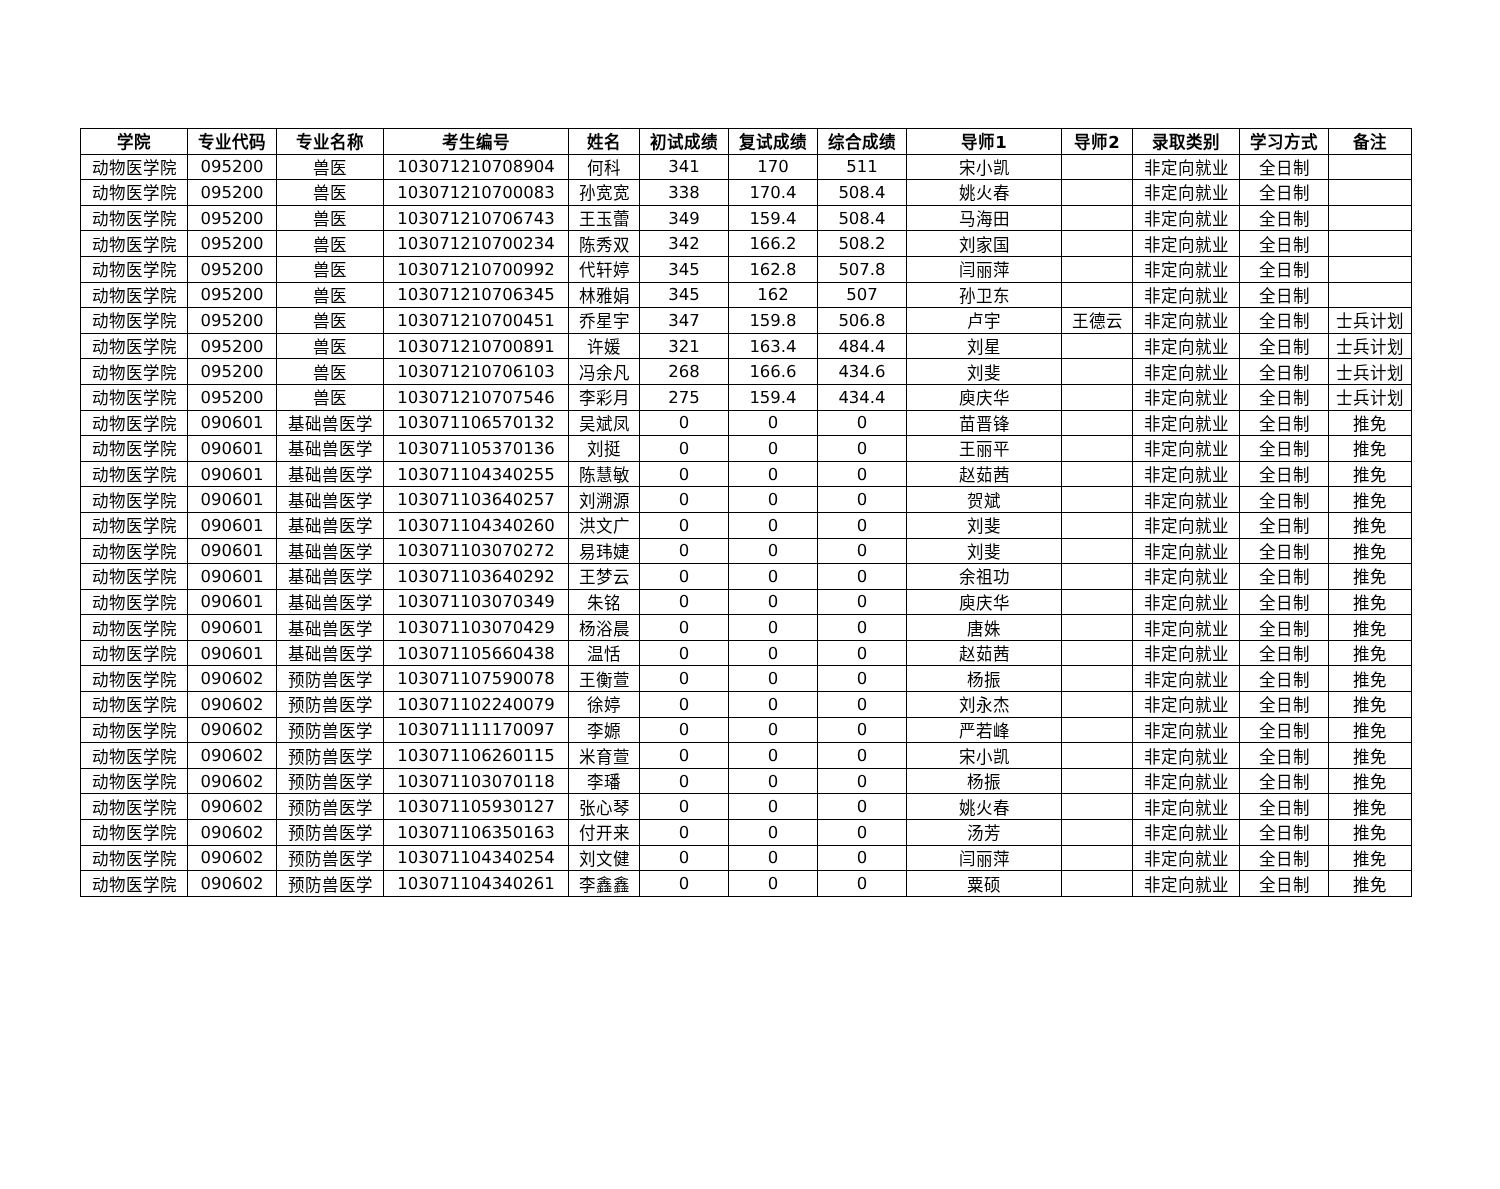| 学院 | 专业代码 | 专业名称 | 考生编号 | 姓名 | 初试成绩 | 复试成绩 | 综合成绩 | 导师1 | 导师2 | 录取类别 | 学习方式 | 备注 |
| --- | --- | --- | --- | --- | --- | --- | --- | --- | --- | --- | --- | --- |
| 动物医学院 | 095200 | 兽医 | 103071210708904 | 何科 | 341 | 170 | 511 | 宋小凯 | | 非定向就业 | 全日制 | |
| 动物医学院 | 095200 | 兽医 | 103071210700083 | 孙宽宽 | 338 | 170.4 | 508.4 | 姚火春 | | 非定向就业 | 全日制 | |
| 动物医学院 | 095200 | 兽医 | 103071210706743 | 王玉蕾 | 349 | 159.4 | 508.4 | 马海田 | | 非定向就业 | 全日制 | |
| 动物医学院 | 095200 | 兽医 | 103071210700234 | 陈秀双 | 342 | 166.2 | 508.2 | 刘家国 | | 非定向就业 | 全日制 | |
| 动物医学院 | 095200 | 兽医 | 103071210700992 | 代轩婷 | 345 | 162.8 | 507.8 | 闫丽萍 | | 非定向就业 | 全日制 | |
| 动物医学院 | 095200 | 兽医 | 103071210706345 | 林雅娟 | 345 | 162 | 507 | 孙卫东 | | 非定向就业 | 全日制 | |
| 动物医学院 | 095200 | 兽医 | 103071210700451 | 乔星宇 | 347 | 159.8 | 506.8 | 卢宇 | 王德云 | 非定向就业 | 全日制 | 士兵计划 |
| 动物医学院 | 095200 | 兽医 | 103071210700891 | 许媛 | 321 | 163.4 | 484.4 | 刘星 | | 非定向就业 | 全日制 | 士兵计划 |
| 动物医学院 | 095200 | 兽医 | 103071210706103 | 冯余凡 | 268 | 166.6 | 434.6 | 刘斐 | | 非定向就业 | 全日制 | 士兵计划 |
| 动物医学院 | 095200 | 兽医 | 103071210707546 | 李彩月 | 275 | 159.4 | 434.4 | 庾庆华 | | 非定向就业 | 全日制 | 士兵计划 |
| 动物医学院 | 090601 | 基础兽医学 | 103071106570132 | 吴斌凤 | 0 | 0 | 0 | 苗晋锋 | | 非定向就业 | 全日制 | 推免 |
| 动物医学院 | 090601 | 基础兽医学 | 103071105370136 | 刘挺 | 0 | 0 | 0 | 王丽平 | | 非定向就业 | 全日制 | 推免 |
| 动物医学院 | 090601 | 基础兽医学 | 103071104340255 | 陈慧敏 | 0 | 0 | 0 | 赵茹茜 | | 非定向就业 | 全日制 | 推免 |
| 动物医学院 | 090601 | 基础兽医学 | 103071103640257 | 刘溯源 | 0 | 0 | 0 | 贺斌 | | 非定向就业 | 全日制 | 推免 |
| 动物医学院 | 090601 | 基础兽医学 | 103071104340260 | 洪文广 | 0 | 0 | 0 | 刘斐 | | 非定向就业 | 全日制 | 推免 |
| 动物医学院 | 090601 | 基础兽医学 | 103071103070272 | 易玮婕 | 0 | 0 | 0 | 刘斐 | | 非定向就业 | 全日制 | 推免 |
| 动物医学院 | 090601 | 基础兽医学 | 103071103640292 | 王梦云 | 0 | 0 | 0 | 余祖功 | | 非定向就业 | 全日制 | 推免 |
| 动物医学院 | 090601 | 基础兽医学 | 103071103070349 | 朱铭 | 0 | 0 | 0 | 庾庆华 | | 非定向就业 | 全日制 | 推免 |
| 动物医学院 | 090601 | 基础兽医学 | 103071103070429 | 杨浴晨 | 0 | 0 | 0 | 唐姝 | | 非定向就业 | 全日制 | 推免 |
| 动物医学院 | 090601 | 基础兽医学 | 103071105660438 | 温恬 | 0 | 0 | 0 | 赵茹茜 | | 非定向就业 | 全日制 | 推免 |
| 动物医学院 | 090602 | 预防兽医学 | 103071107590078 | 王衡萱 | 0 | 0 | 0 | 杨振 | | 非定向就业 | 全日制 | 推免 |
| 动物医学院 | 090602 | 预防兽医学 | 103071102240079 | 徐婷 | 0 | 0 | 0 | 刘永杰 | | 非定向就业 | 全日制 | 推免 |
| 动物医学院 | 090602 | 预防兽医学 | 103071111170097 | 李嫄 | 0 | 0 | 0 | 严若峰 | | 非定向就业 | 全日制 | 推免 |
| 动物医学院 | 090602 | 预防兽医学 | 103071106260115 | 米育萱 | 0 | 0 | 0 | 宋小凯 | | 非定向就业 | 全日制 | 推免 |
| 动物医学院 | 090602 | 预防兽医学 | 103071103070118 | 李璠 | 0 | 0 | 0 | 杨振 | | 非定向就业 | 全日制 | 推免 |
| 动物医学院 | 090602 | 预防兽医学 | 103071105930127 | 张心琴 | 0 | 0 | 0 | 姚火春 | | 非定向就业 | 全日制 | 推免 |
| 动物医学院 | 090602 | 预防兽医学 | 103071106350163 | 付开来 | 0 | 0 | 0 | 汤芳 | | 非定向就业 | 全日制 | 推免 |
| 动物医学院 | 090602 | 预防兽医学 | 103071104340254 | 刘文健 | 0 | 0 | 0 | 闫丽萍 | | 非定向就业 | 全日制 | 推免 |
| 动物医学院 | 090602 | 预防兽医学 | 103071104340261 | 李鑫鑫 | 0 | 0 | 0 | 粟硕 | | 非定向就业 | 全日制 | 推免 |